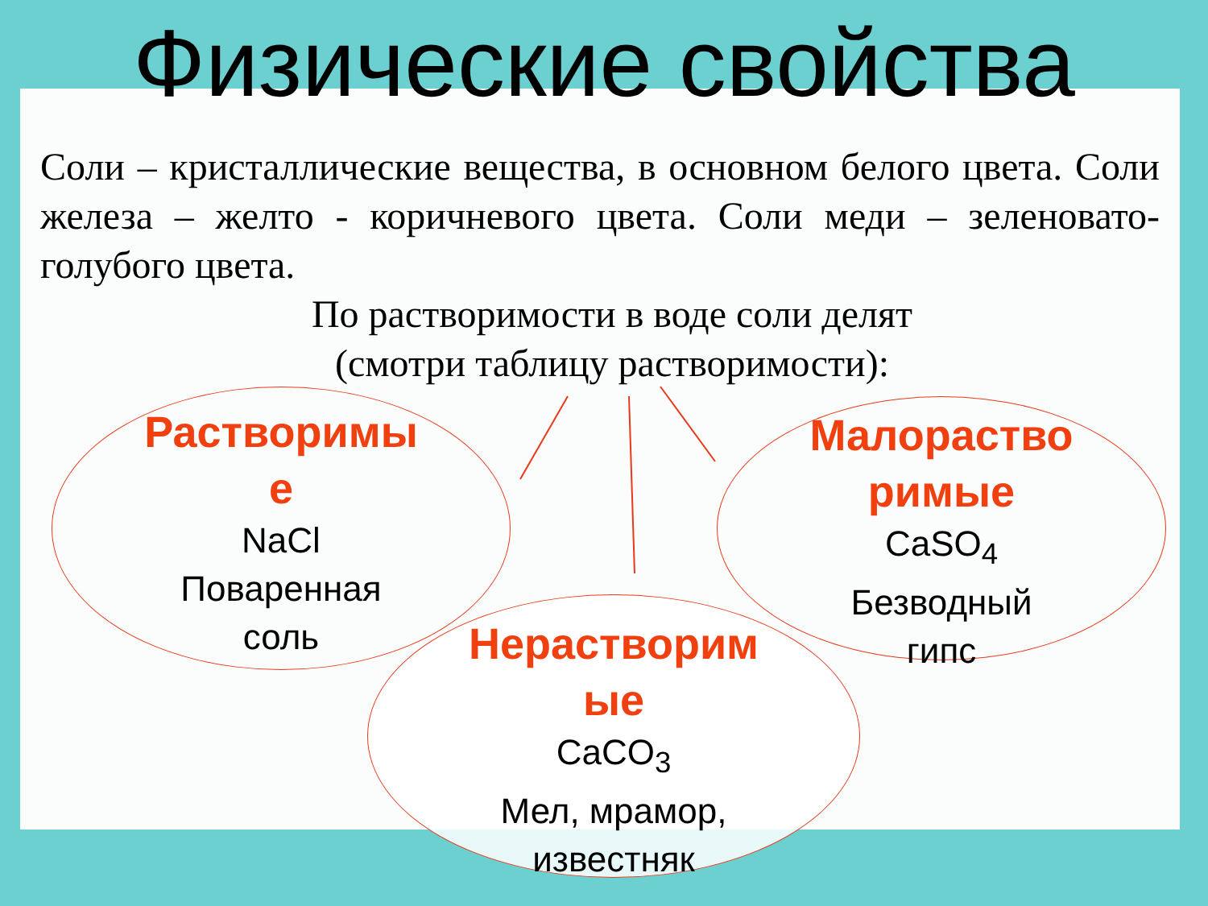Физические свойства
Соли – кристаллические вещества, в основном белого цвета. Соли железа – желто - коричневого цвета. Соли меди – зеленовато-голубого цвета.
По растворимости в воде соли делят
(смотри таблицу растворимости):
Растворимы
е
NaCl
Поваренная
соль
Малораство
римые
CaSO<sub>4</sub>
Безводный
гипс
Нерастворим
ые
CaCO<sub>3</sub>
Мел, мрамор,
известняк